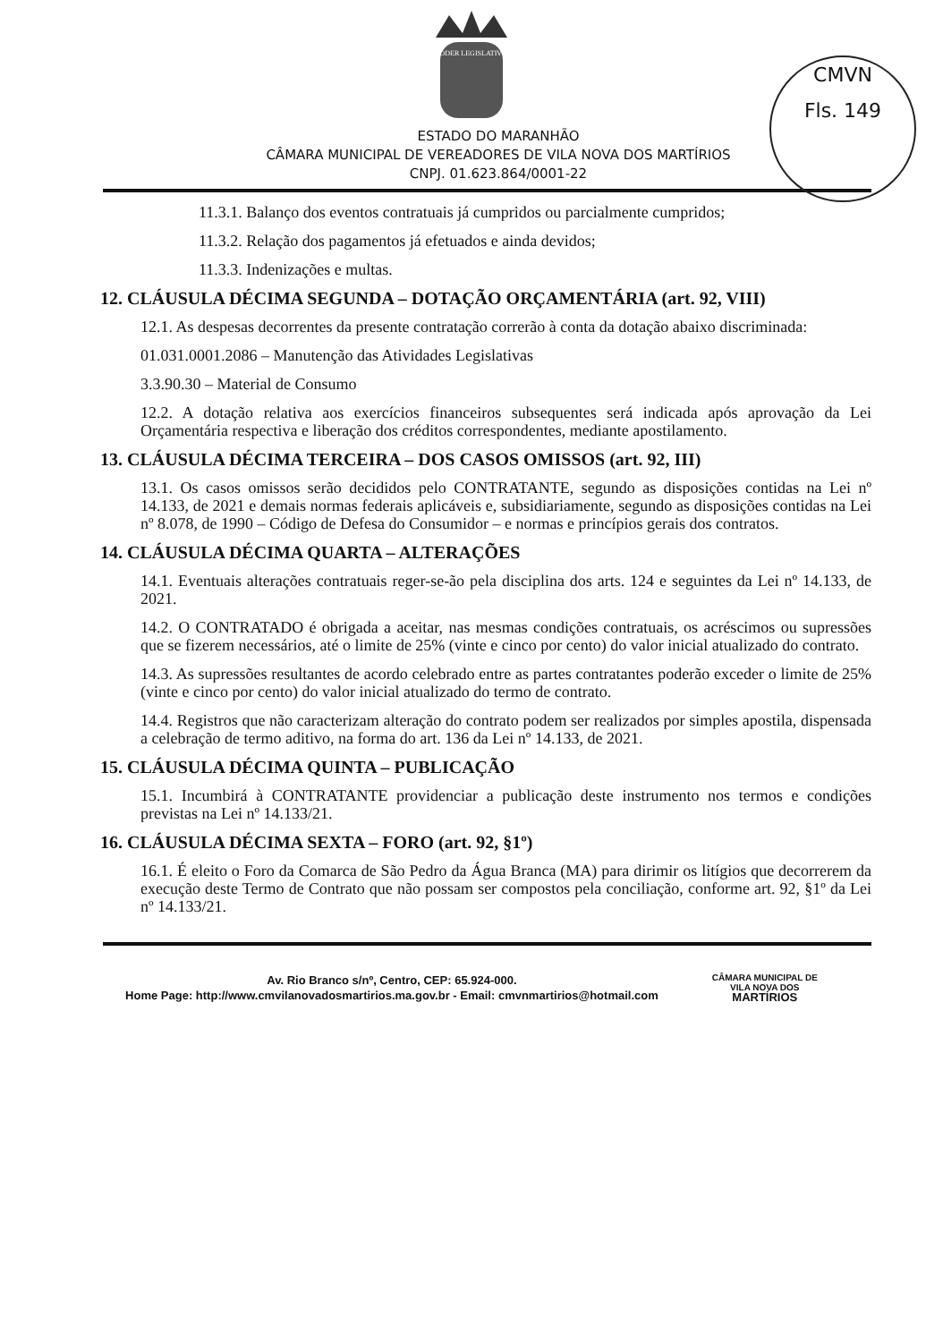PODER LEGISLATIVO
CMVN
Fls. 149
ESTADO DO MARANHÃO
CÂMARA MUNICIPAL DE VEREADORES DE VILA NOVA DOS MARTÍRIOS
CNPJ. 01.623.864/0001-22
11.3.1. Balanço dos eventos contratuais já cumpridos ou parcialmente cumpridos;
11.3.2. Relação dos pagamentos já efetuados e ainda devidos;
11.3.3. Indenizações e multas.
12. CLÁUSULA DÉCIMA SEGUNDA – DOTAÇÃO ORÇAMENTÁRIA (art. 92, VIII)
12.1. As despesas decorrentes da presente contratação correrão à conta da dotação abaixo discriminada:
01.031.0001.2086 – Manutenção das Atividades Legislativas
3.3.90.30 – Material de Consumo
12.2. A dotação relativa aos exercícios financeiros subsequentes será indicada após aprovação da Lei Orçamentária respectiva e liberação dos créditos correspondentes, mediante apostilamento.
13. CLÁUSULA DÉCIMA TERCEIRA – DOS CASOS OMISSOS (art. 92, III)
13.1. Os casos omissos serão decididos pelo CONTRATANTE, segundo as disposições contidas na Lei nº 14.133, de 2021 e demais normas federais aplicáveis e, subsidiariamente, segundo as disposições contidas na Lei nº 8.078, de 1990 – Código de Defesa do Consumidor – e normas e princípios gerais dos contratos.
14. CLÁUSULA DÉCIMA QUARTA – ALTERAÇÕES
14.1. Eventuais alterações contratuais reger-se-ão pela disciplina dos arts. 124 e seguintes da Lei nº 14.133, de 2021.
14.2. O CONTRATADO é obrigada a aceitar, nas mesmas condições contratuais, os acréscimos ou supressões que se fizerem necessários, até o limite de 25% (vinte e cinco por cento) do valor inicial atualizado do contrato.
14.3. As supressões resultantes de acordo celebrado entre as partes contratantes poderão exceder o limite de 25% (vinte e cinco por cento) do valor inicial atualizado do termo de contrato.
14.4. Registros que não caracterizam alteração do contrato podem ser realizados por simples apostila, dispensada a celebração de termo aditivo, na forma do art. 136 da Lei nº 14.133, de 2021.
15. CLÁUSULA DÉCIMA QUINTA – PUBLICAÇÃO
15.1. Incumbirá à CONTRATANTE providenciar a publicação deste instrumento nos termos e condições previstas na Lei nº 14.133/21.
16. CLÁUSULA DÉCIMA SEXTA – FORO (art. 92, §1º)
16.1. É eleito o Foro da Comarca de São Pedro da Água Branca (MA) para dirimir os litígios que decorrerem da execução deste Termo de Contrato que não possam ser compostos pela conciliação, conforme art. 92, §1º da Lei nº 14.133/21.
Av. Rio Branco s/nº, Centro, CEP: 65.924-000.
Home Page: http://www.cmvilanovadosmartirios.ma.gov.br - Email: cmvnmartirios@hotmail.com
CÂMARA MUNICIPAL DE
VILA NOVA DOS
MARTÍRIOS